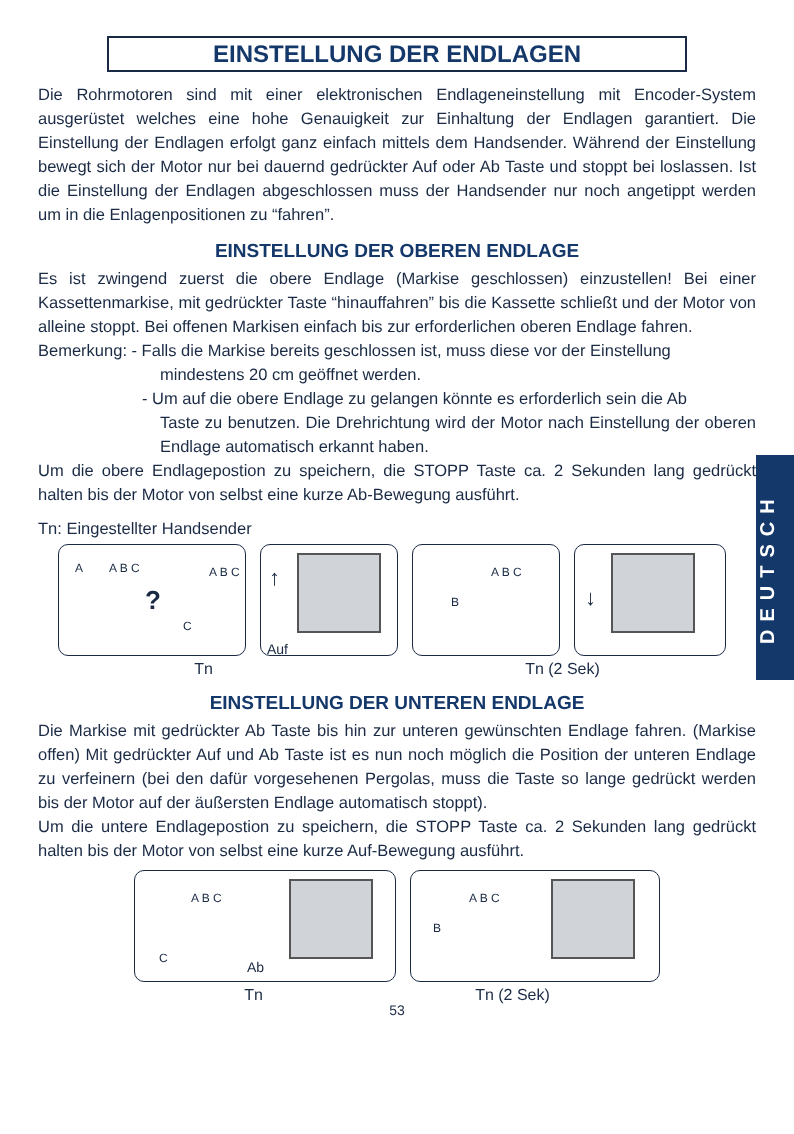DEUTSCH
EINSTELLUNG DER ENDLAGEN
Die Rohrmotoren sind mit einer elektronischen Endlageneinstellung mit Encoder-System ausgerüstet welches eine hohe Genauigkeit zur Einhaltung der Endlagen garantiert. Die Einstellung der Endlagen erfolgt ganz einfach mittels dem Handsender. Während der Einstellung bewegt sich der Motor nur bei dauernd gedrückter Auf oder Ab Taste und stoppt bei loslassen. Ist die Einstellung der Endlagen abgeschlossen muss der Handsender nur noch angetippt werden um in die Enlagenpositionen zu “fahren”.
EINSTELLUNG DER OBEREN ENDLAGE
Es ist zwingend zuerst die obere Endlage (Markise geschlossen) einzustellen! Bei einer Kassettenmarkise, mit gedrückter Taste “hinauffahren” bis die Kassette schließt und der Motor von alleine stoppt. Bei offenen Markisen einfach bis zur erforderlichen oberen Endlage fahren.
Bemerkung: - Falls die Markise bereits geschlossen ist, muss diese vor der Einstellung
mindestens 20 cm geöffnet werden.
- Um auf die obere Endlage zu gelangen könnte es erforderlich sein die Ab
Taste zu benutzen. Die Drehrichtung wird der Motor nach Einstellung der oberen Endlage automatisch erkannt haben.
Um die obere Endlagepostion zu speichern, die STOPP Taste ca. 2 Sekunden lang gedrückt halten bis der Motor von selbst eine kurze Ab-Bewegung ausführt.
Tn: Eingestellter Handsender
A A B C?
C
A B C
↑
Auf
B
A B C
↓
Tn Tn (2 Sek)
EINSTELLUNG DER UNTEREN ENDLAGE
Die Markise mit gedrückter Ab Taste bis hin zur unteren gewünschten Endlage fahren. (Markise offen) Mit gedrückter Auf und Ab Taste ist es nun noch möglich die Position der unteren Endlage zu verfeinern (bei den dafür vorgesehenen Pergolas, muss die Taste so lange gedrückt werden bis der Motor auf der äußersten Endlage automatisch stoppt).
Um die untere Endlagepostion zu speichern, die STOPP Taste ca. 2 Sekunden lang gedrückt halten bis der Motor von selbst eine kurze Auf-Bewegung ausführt.
C
A B C
Ab
B
A B C
Tn Tn (2 Sek)
53